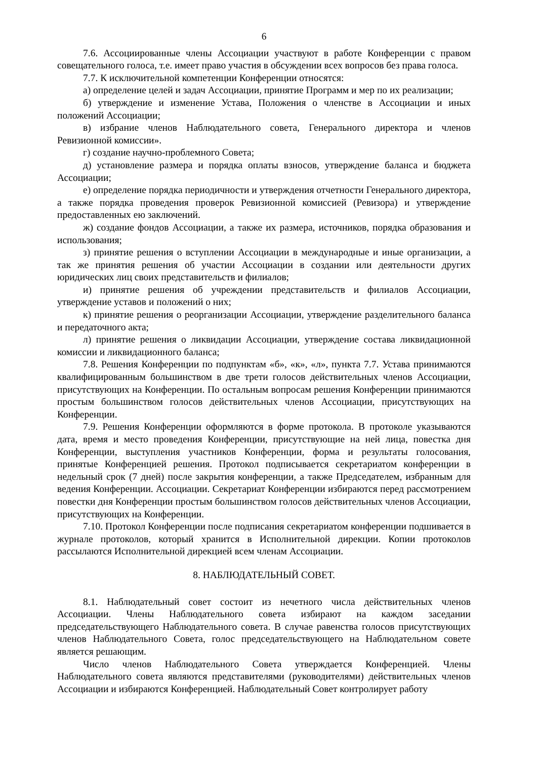6
7.6. Ассоциированные члены Ассоциации участвуют в работе Конференции с правом совещательного голоса, т.е. имеет право участия в обсуждении всех вопросов без права голоса.
7.7. К исключительной компетенции Конференции относятся:
а) определение целей и задач Ассоциации, принятие Программ и мер по их реализации;
б) утверждение и изменение Устава, Положения о членстве в Ассоциации и иных положений Ассоциации;
в) избрание членов Наблюдательного совета, Генерального директора и членов Ревизионной комиссии».
г) создание научно-проблемного Совета;
д) установление размера и порядка оплаты взносов, утверждение баланса и бюджета Ассоциации;
е) определение порядка периодичности и утверждения отчетности Генерального директора, а также порядка проведения проверок Ревизионной комиссией (Ревизора) и утверждение предоставленных ею заключений.
ж) создание фондов Ассоциации, а также их размера, источников, порядка образования и использования;
з) принятие решения о вступлении Ассоциации в международные и иные организации, а так же принятия решения об участии Ассоциации в создании или деятельности других юридических лиц своих представительств и филиалов;
и) принятие решения об учреждении представительств и филиалов Ассоциации, утверждение уставов и положений о них;
к) принятие решения о реорганизации Ассоциации, утверждение разделительного баланса и передаточного акта;
л) принятие решения о ликвидации Ассоциации, утверждение состава ликвидационной комиссии и ликвидационного баланса;
7.8. Решения Конференции по подпунктам «б», «к», «л», пункта 7.7. Устава принимаются квалифицированным большинством в две трети голосов действительных членов Ассоциации, присутствующих на Конференции. По остальным вопросам решения Конференции принимаются простым большинством голосов действительных членов Ассоциации, присутствующих на Конференции.
7.9. Решения Конференции оформляются в форме протокола. В протоколе указываются дата, время и место проведения Конференции, присутствующие на ней лица, повестка дня Конференции, выступления участников Конференции, форма и результаты голосования, принятые Конференцией решения. Протокол подписывается секретариатом конференции в недельный срок (7 дней) после закрытия конференции, а также Председателем, избранным для ведения Конференции. Ассоциации. Секретариат Конференции избираются перед рассмотрением повестки дня Конференции простым большинством голосов действительных членов Ассоциации, присутствующих на Конференции.
7.10. Протокол Конференции после подписания секретариатом конференции подшивается в журнале протоколов, который хранится в Исполнительной дирекции. Копии протоколов рассылаются Исполнительной дирекцией всем членам Ассоциации.
8. НАБЛЮДАТЕЛЬНЫЙ СОВЕТ.
8.1. Наблюдательный совет состоит из нечетного числа действительных членов Ассоциации. Члены Наблюдательного совета избирают на каждом заседании председательствующего Наблюдательного совета. В случае равенства голосов присутствующих членов Наблюдательного Совета, голос председательствующего на Наблюдательном совете является решающим.
Число членов Наблюдательного Совета утверждается Конференцией. Члены Наблюдательного совета являются представителями (руководителями) действительных членов Ассоциации и избираются Конференцией. Наблюдательный Совет контролирует работу